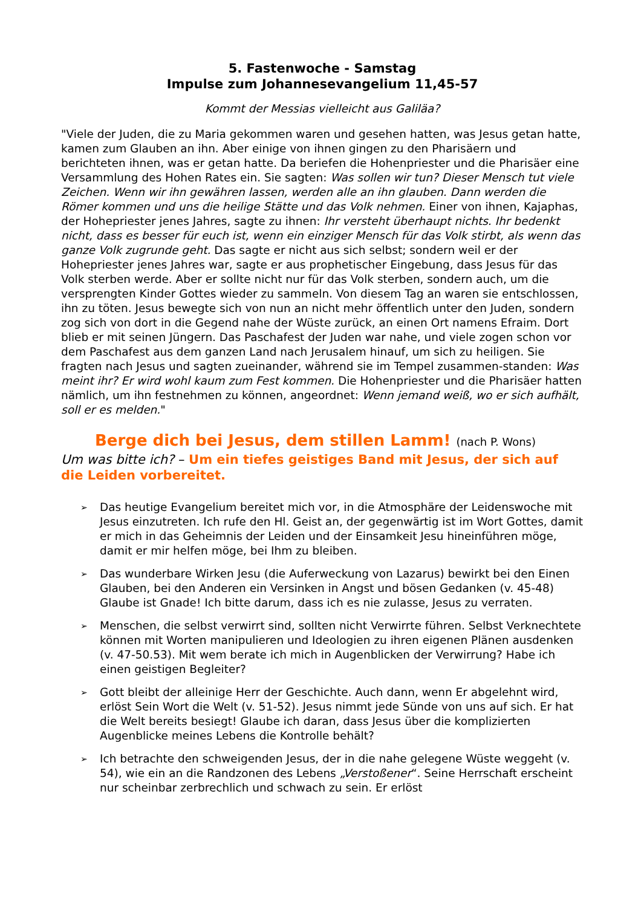5. Fastenwoche - Samstag
Impulse zum Johannesevangelium 11,45-57
Kommt der Messias vielleicht aus Galiläa?
"Viele der Juden, die zu Maria gekommen waren und gesehen hatten, was Jesus getan hatte, kamen zum Glauben an ihn. Aber einige von ihnen gingen zu den Pharisäern und berichteten ihnen, was er getan hatte. Da beriefen die Hohenpriester und die Pharisäer eine Versammlung des Hohen Rates ein. Sie sagten: Was sollen wir tun? Dieser Mensch tut viele Zeichen. Wenn wir ihn gewähren lassen, werden alle an ihn glauben. Dann werden die Römer kommen und uns die heilige Stätte und das Volk nehmen. Einer von ihnen, Kajaphas, der Hohepriester jenes Jahres, sagte zu ihnen: Ihr versteht überhaupt nichts. Ihr bedenkt nicht, dass es besser für euch ist, wenn ein einziger Mensch für das Volk stirbt, als wenn das ganze Volk zugrunde geht. Das sagte er nicht aus sich selbst; sondern weil er der Hohepriester jenes Jahres war, sagte er aus prophetischer Eingebung, dass Jesus für das Volk sterben werde. Aber er sollte nicht nur für das Volk sterben, sondern auch, um die versprengten Kinder Gottes wieder zu sammeln. Von diesem Tag an waren sie entschlossen, ihn zu töten. Jesus bewegte sich von nun an nicht mehr öffentlich unter den Juden, sondern zog sich von dort in die Gegend nahe der Wüste zurück, an einen Ort namens Efraim. Dort blieb er mit seinen Jüngern. Das Paschafest der Juden war nahe, und viele zogen schon vor dem Paschafest aus dem ganzen Land nach Jerusalem hinauf, um sich zu heiligen. Sie fragten nach Jesus und sagten zueinander, während sie im Tempel zusammen-standen: Was meint ihr? Er wird wohl kaum zum Fest kommen. Die Hohenpriester und die Pharisäer hatten nämlich, um ihn festnehmen zu können, angeordnet: Wenn jemand weiß, wo er sich aufhält, soll er es melden."
Berge dich bei Jesus, dem stillen Lamm! (nach P. Wons)
Um was bitte ich? – Um ein tiefes geistiges Band mit Jesus, der sich auf die Leiden vorbereitet.
➢ Das heutige Evangelium bereitet mich vor, in die Atmosphäre der Leidenswoche mit Jesus einzutreten. Ich rufe den Hl. Geist an, der gegenwärtig ist im Wort Gottes, damit er mich in das Geheimnis der Leiden und der Einsamkeit Jesu hineinführen möge, damit er mir helfen möge, bei Ihm zu bleiben.
➢ Das wunderbare Wirken Jesu (die Auferweckung von Lazarus) bewirkt bei den Einen Glauben, bei den Anderen ein Versinken in Angst und bösen Gedanken (v. 45-48) Glaube ist Gnade! Ich bitte darum, dass ich es nie zulasse, Jesus zu verraten.
➢ Menschen, die selbst verwirrt sind, sollten nicht Verwirrte führen. Selbst Verknechtete können mit Worten manipulieren und Ideologien zu ihren eigenen Plänen ausdenken (v. 47-50.53). Mit wem berate ich mich in Augenblicken der Verwirrung? Habe ich einen geistigen Begleiter?
➢ Gott bleibt der alleinige Herr der Geschichte. Auch dann, wenn Er abgelehnt wird, erlöst Sein Wort die Welt (v. 51-52). Jesus nimmt jede Sünde von uns auf sich. Er hat die Welt bereits besiegt! Glaube ich daran, dass Jesus über die komplizierten Augenblicke meines Lebens die Kontrolle behält?
➢ Ich betrachte den schweigenden Jesus, der in die nahe gelegene Wüste weggeht (v. 54), wie ein an die Randzonen des Lebens „Verstoßener“. Seine Herrschaft erscheint nur scheinbar zerbrechlich und schwach zu sein. Er erlöst